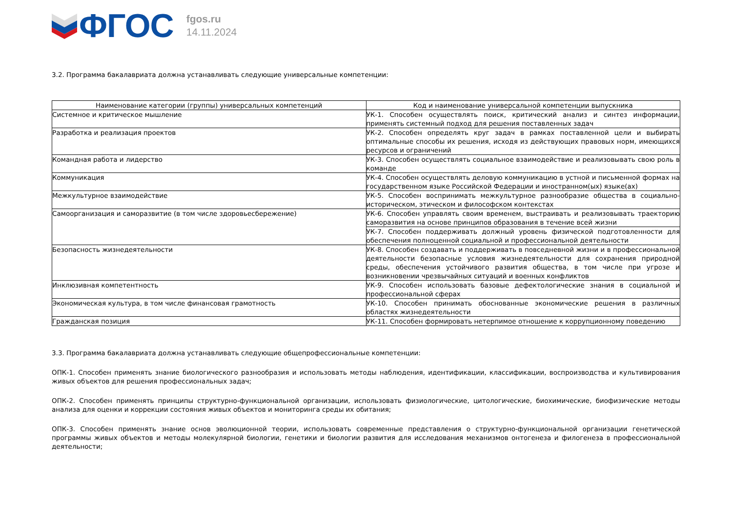ФГОС
fgos.ru
14.11.2024
3.2. Программа бакалавриата должна устанавливать следующие универсальные компетенции:
| Наименование категории (группы) универсальных компетенций | Код и наименование универсальной компетенции выпускника |
| --- | --- |
| Системное и критическое мышление | УК-1. Способен осуществлять поиск, критический анализ и синтез информации, применять системный подход для решения поставленных задач |
| Разработка и реализация проектов | УК-2. Способен определять круг задач в рамках поставленной цели и выбирать оптимальные способы их решения, исходя из действующих правовых норм, имеющихся ресурсов и ограничений |
| Командная работа и лидерство | УК-3. Способен осуществлять социальное взаимодействие и реализовывать свою роль в команде |
| Коммуникация | УК-4. Способен осуществлять деловую коммуникацию в устной и письменной формах на государственном языке Российской Федерации и иностранном(ых) языке(ах) |
| Межкультурное взаимодействие | УК-5. Способен воспринимать межкультурное разнообразие общества в социально-историческом, этическом и философском контекстах |
| Самоорганизация и саморазвитие (в том числе здоровьесбережение) | УК-6. Способен управлять своим временем, выстраивать и реализовывать траекторию саморазвития на основе принципов образования в течение всей жизни |
| | УК-7. Способен поддерживать должный уровень физической подготовленности для обеспечения полноценной социальной и профессиональной деятельности |
| Безопасность жизнедеятельности | УК-8. Способен создавать и поддерживать в повседневной жизни и в профессиональной деятельности безопасные условия жизнедеятельности для сохранения природной среды, обеспечения устойчивого развития общества, в том числе при угрозе и возникновении чрезвычайных ситуаций и военных конфликтов |
| Инклюзивная компетентность | УК-9. Способен использовать базовые дефектологические знания в социальной и профессиональной сферах |
| Экономическая культура, в том числе финансовая грамотность | УК-10. Способен принимать обоснованные экономические решения в различных областях жизнедеятельности |
| Гражданская позиция | УК-11. Способен формировать нетерпимое отношение к коррупционному поведению |
3.3. Программа бакалавриата должна устанавливать следующие общепрофессиональные компетенции:
ОПК-1. Способен применять знание биологического разнообразия и использовать методы наблюдения, идентификации, классификации, воспроизводства и культивирования живых объектов для решения профессиональных задач;
ОПК-2. Способен применять принципы структурно-функциональной организации, использовать физиологические, цитологические, биохимические, биофизические методы анализа для оценки и коррекции состояния живых объектов и мониторинга среды их обитания;
ОПК-3. Способен применять знание основ эволюционной теории, использовать современные представления о структурно-функциональной организации генетической программы живых объектов и методы молекулярной биологии, генетики и биологии развития для исследования механизмов онтогенеза и филогенеза в профессиональной деятельности;